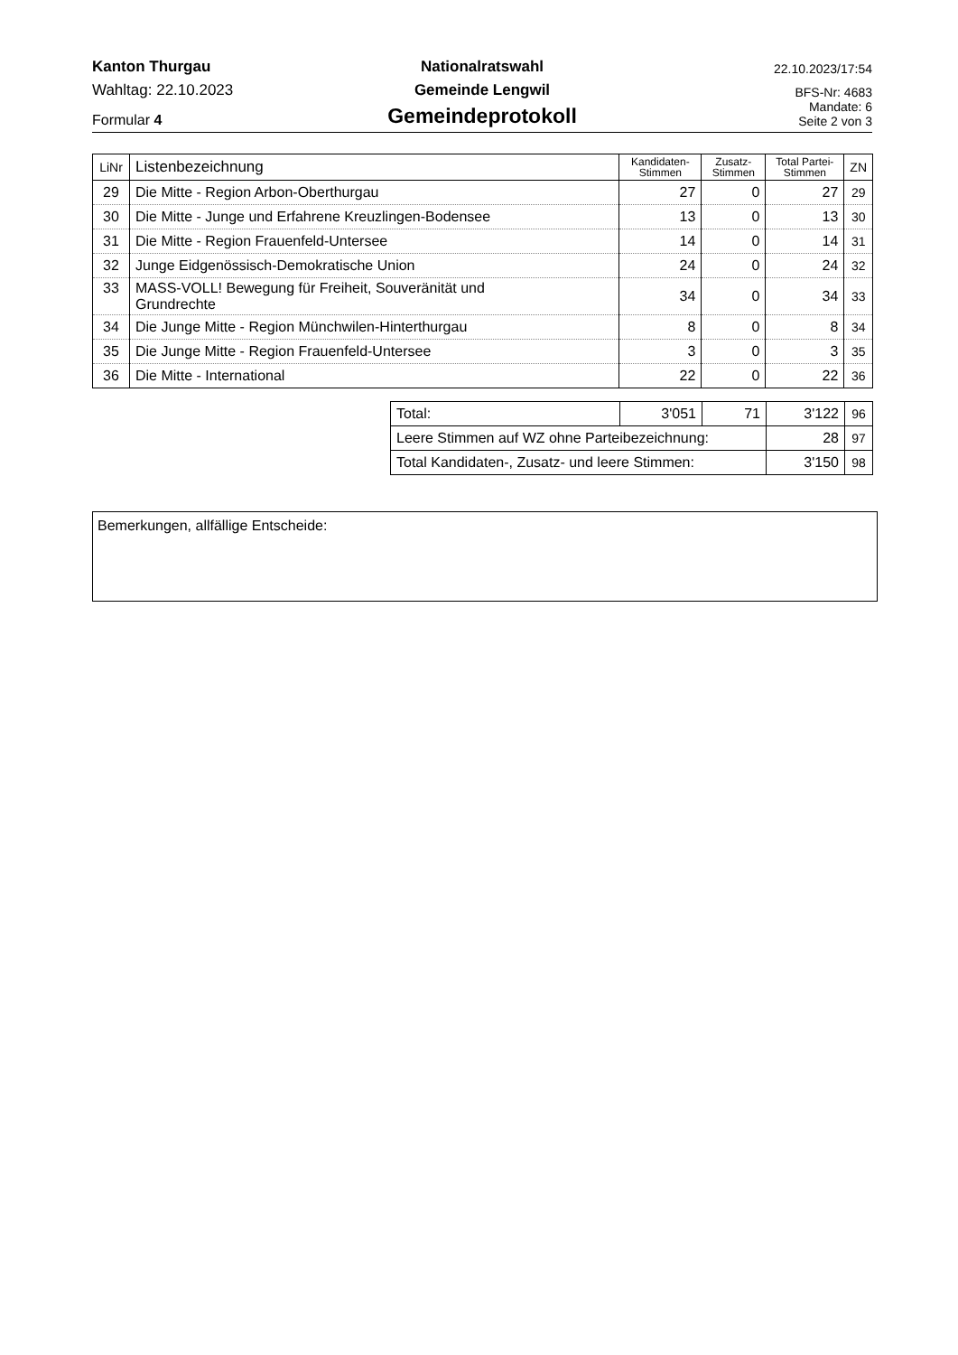Kanton Thurgau
Nationalratswahl
22.10.2023/17:54
Wahltag: 22.10.2023
Gemeinde Lengwil
BFS-Nr: 4683
Formular 4
Gemeindeprotokoll
Mandate: 6
Seite 2 von 3
| LiNr | Listenbezeichnung | Kandidaten- Stimmen | Zusatz- Stimmen | Total Partei- Stimmen | ZN |
| --- | --- | --- | --- | --- | --- |
| 29 | Die Mitte - Region Arbon-Oberthurgau | 27 | 0 | 27 | 29 |
| 30 | Die Mitte - Junge und Erfahrene Kreuzlingen-Bodensee | 13 | 0 | 13 | 30 |
| 31 | Die Mitte - Region Frauenfeld-Untersee | 14 | 0 | 14 | 31 |
| 32 | Junge Eidgenössisch-Demokratische Union | 24 | 0 | 24 | 32 |
| 33 | MASS-VOLL! Bewegung für Freiheit, Souveränität und Grundrechte | 34 | 0 | 34 | 33 |
| 34 | Die Junge Mitte - Region Münchwilen-Hinterthurgau | 8 | 0 | 8 | 34 |
| 35 | Die Junge Mitte - Region Frauenfeld-Untersee | 3 | 0 | 3 | 35 |
| 36 | Die Mitte - International | 22 | 0 | 22 | 36 |
| Total: | 3'051 | 71 | 3'122 | 96 |
| Leere Stimmen auf WZ ohne Parteibezeichnung: | | | 28 | 97 |
| Total Kandidaten-, Zusatz- und leere Stimmen: | | | 3'150 | 98 |
Bemerkungen, allfällige Entscheide: